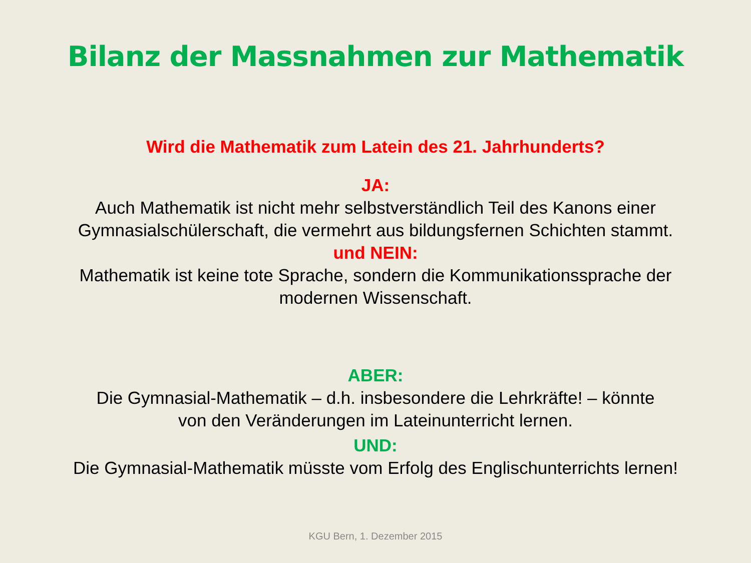Bilanz der Massnahmen zur Mathematik
Wird die Mathematik zum Latein des 21. Jahrhunderts?
JA:
Auch Mathematik ist nicht mehr selbstverständlich Teil des Kanons einer
Gymnasialschülerschaft, die vermehrt aus bildungsfernen Schichten stammt.
und NEIN:
Mathematik ist keine tote Sprache, sondern die Kommunikationssprache der
modernen Wissenschaft.
ABER:
Die Gymnasial-Mathematik – d.h. insbesondere die Lehrkräfte! – könnte
von den Veränderungen im Lateinunterricht lernen.
UND:
Die Gymnasial-Mathematik müsste vom Erfolg des Englischunterrichts lernen!
KGU Bern, 1. Dezember 2015